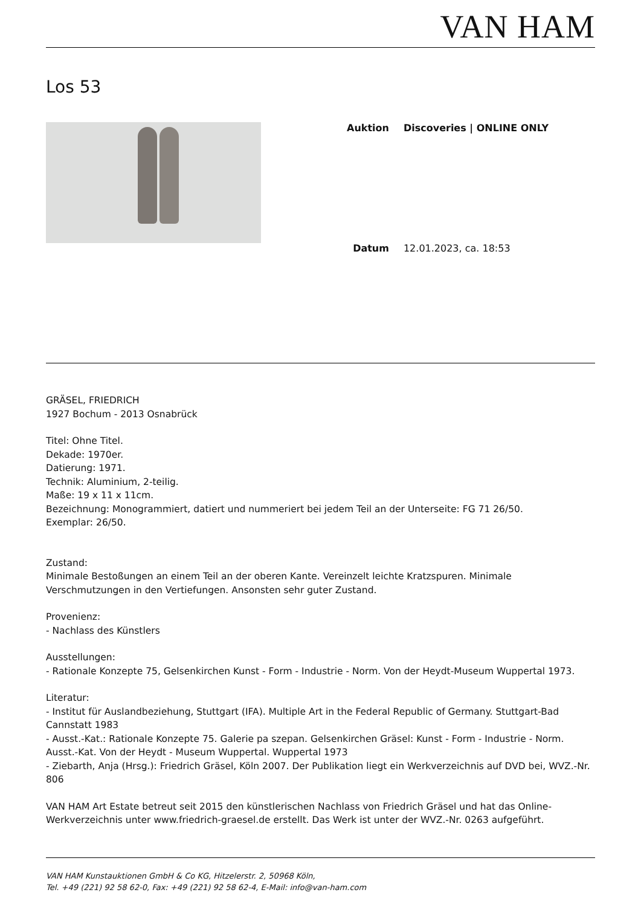VAN HAM
Los 53
| Auktion | Discoveries / ONLINE ONLY |
| Datum | 12.01.2023, ca. 18:53 |
GRÄSEL, FRIEDRICH
1927 Bochum - 2013 Osnabrück
Titel: Ohne Titel.
Dekade: 1970er.
Datierung: 1971.
Technik: Aluminium, 2-teilig.
Maße: 19 x 11 x 11cm.
Bezeichnung: Monogrammiert, datiert und nummeriert bei jedem Teil an der Unterseite: FG 71 26/50.
Exemplar: 26/50.
Zustand:
Minimale Bestoßungen an einem Teil an der oberen Kante. Vereinzelt leichte Kratzspuren. Minimale Verschmutzungen in den Vertiefungen. Ansonsten sehr guter Zustand.
Provenienz:
- Nachlass des Künstlers
Ausstellungen:
- Rationale Konzepte 75, Gelsenkirchen Kunst - Form - Industrie - Norm. Von der Heydt-Museum Wuppertal 1973.
Literatur:
- Institut für Auslandbeziehung, Stuttgart (IFA). Multiple Art in the Federal Republic of Germany. Stuttgart-Bad Cannstatt 1983
- Ausst.-Kat.: Rationale Konzepte 75. Galerie pa szepan. Gelsenkirchen Gräsel: Kunst - Form - Industrie - Norm. Ausst.-Kat. Von der Heydt - Museum Wuppertal. Wuppertal 1973
- Ziebarth, Anja (Hrsg.): Friedrich Gräsel, Köln 2007. Der Publikation liegt ein Werkverzeichnis auf DVD bei, WVZ.-Nr. 806
VAN HAM Art Estate betreut seit 2015 den künstlerischen Nachlass von Friedrich Gräsel und hat das Online-Werkverzeichnis unter www.friedrich-graesel.de erstellt. Das Werk ist unter der WVZ.-Nr. 0263 aufgeführt.
VAN HAM Kunstauktionen GmbH & Co KG, Hitzelerstr. 2, 50968 Köln,
Tel. +49 (221) 92 58 62-0, Fax: +49 (221) 92 58 62-4, E-Mail: info@van-ham.com